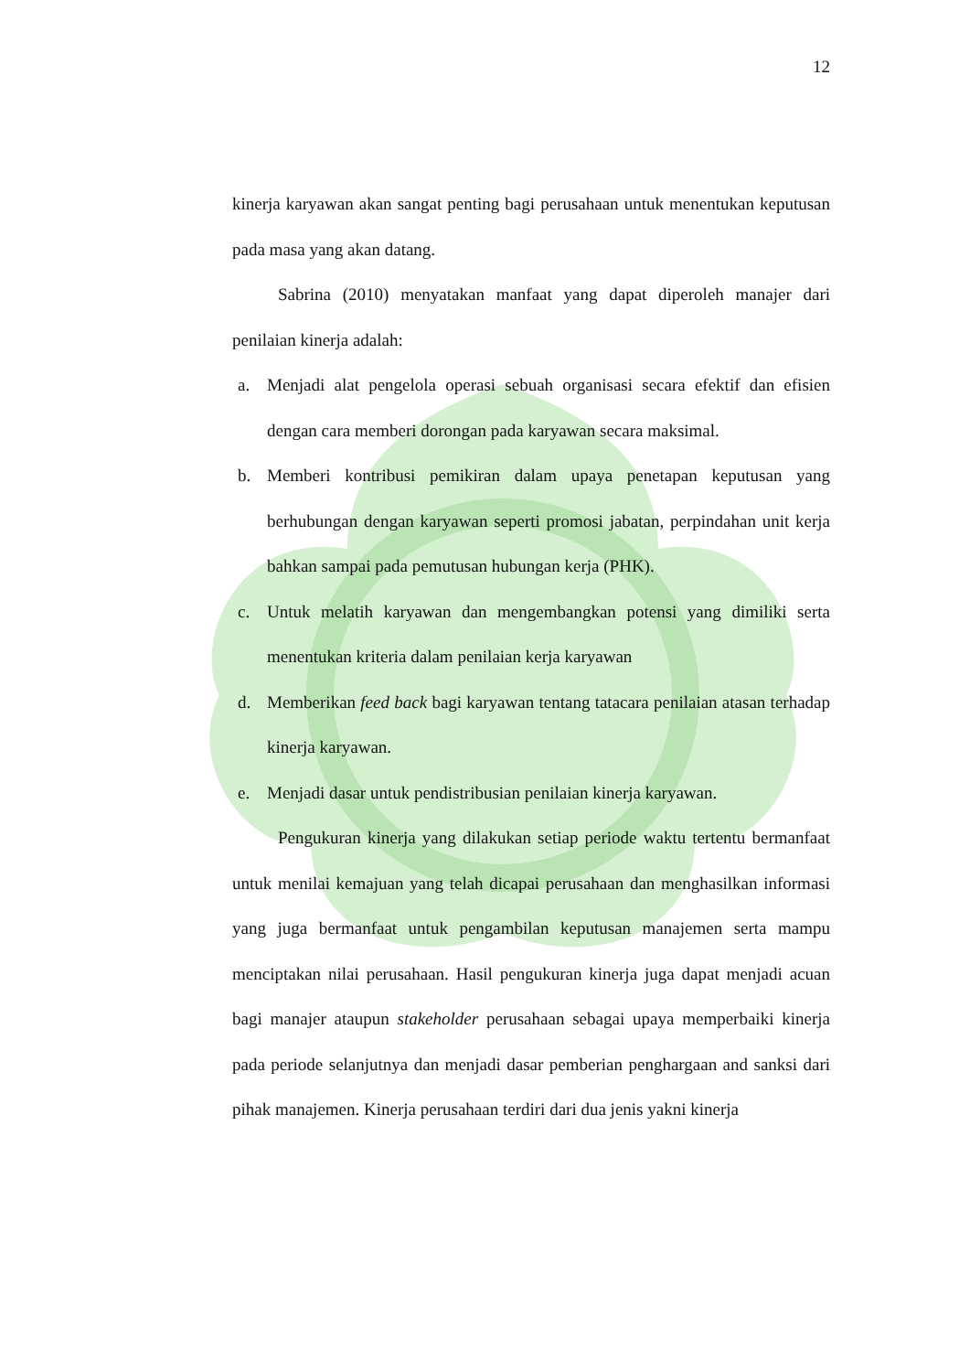12
kinerja karyawan akan sangat penting bagi perusahaan untuk menentukan keputusan pada masa yang akan datang.
Sabrina (2010) menyatakan manfaat yang dapat diperoleh manajer dari penilaian kinerja adalah:
a. Menjadi alat pengelola operasi sebuah organisasi secara efektif dan efisien dengan cara memberi dorongan pada karyawan secara maksimal.
b. Memberi kontribusi pemikiran dalam upaya penetapan keputusan yang berhubungan dengan karyawan seperti promosi jabatan, perpindahan unit kerja bahkan sampai pada pemutusan hubungan kerja (PHK).
c. Untuk melatih karyawan dan mengembangkan potensi yang dimiliki serta menentukan kriteria dalam penilaian kerja karyawan
d. Memberikan feed back bagi karyawan tentang tatacara penilaian atasan terhadap kinerja karyawan.
e. Menjadi dasar untuk pendistribusian penilaian kinerja karyawan.
Pengukuran kinerja yang dilakukan setiap periode waktu tertentu bermanfaat untuk menilai kemajuan yang telah dicapai perusahaan dan menghasilkan informasi yang juga bermanfaat untuk pengambilan keputusan manajemen serta mampu menciptakan nilai perusahaan. Hasil pengukuran kinerja juga dapat menjadi acuan bagi manajer ataupun stakeholder perusahaan sebagai upaya memperbaiki kinerja pada periode selanjutnya dan menjadi dasar pemberian penghargaan and sanksi dari pihak manajemen. Kinerja perusahaan terdiri dari dua jenis yakni kinerja